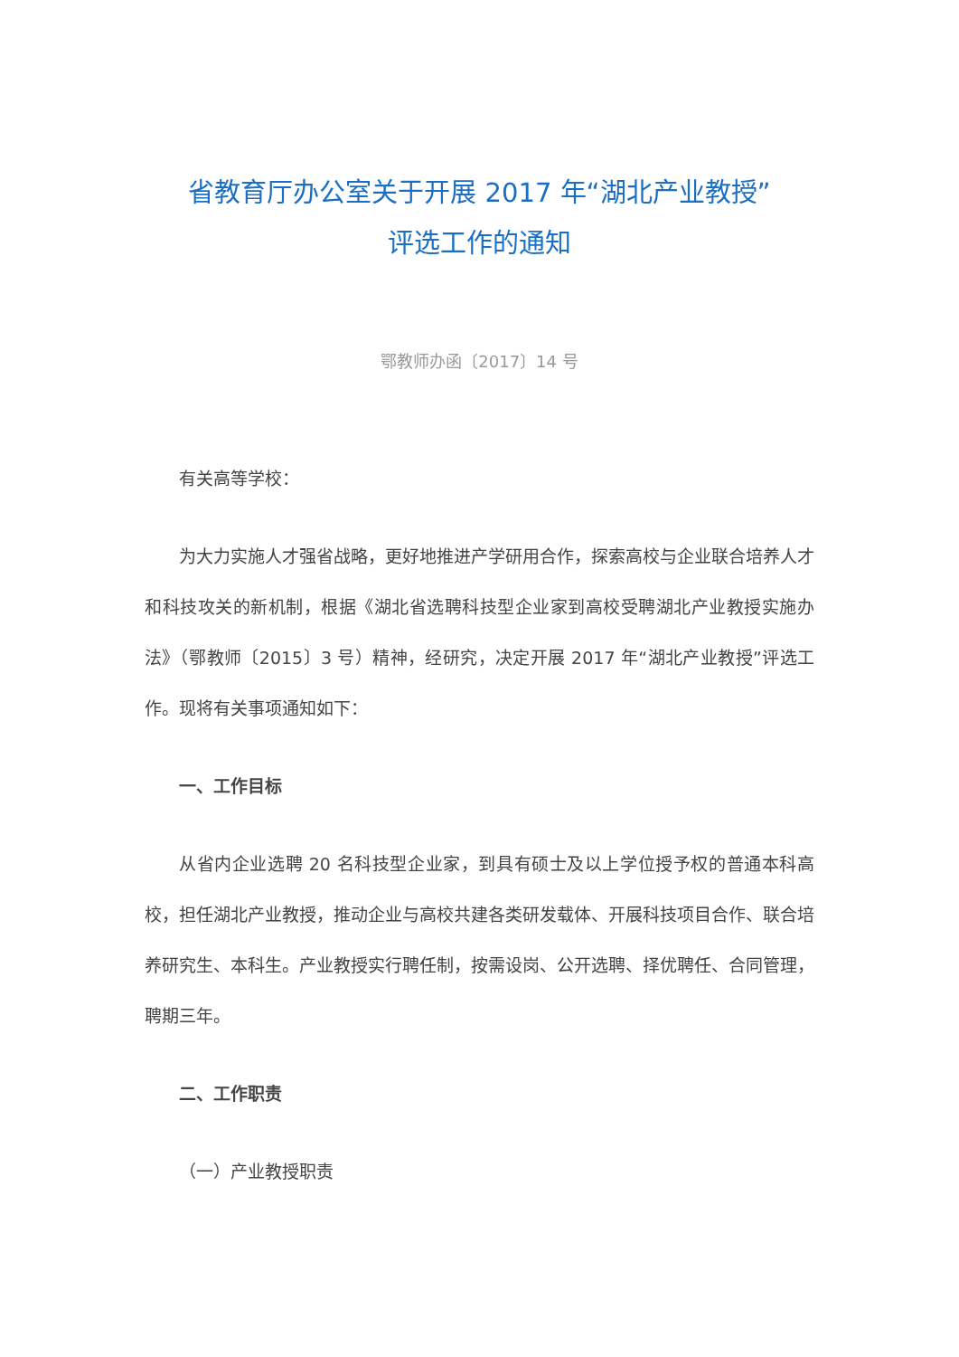省教育厅办公室关于开展 2017 年“湖北产业教授”
评选工作的通知
鄂教师办函〔2017〕14 号
有关高等学校：
为大力实施人才强省战略，更好地推进产学研用合作，探索高校与企业联合培养人才和科技攻关的新机制，根据《湖北省选聘科技型企业家到高校受聘湖北产业教授实施办法》（鄂教师〔2015〕3 号）精神，经研究，决定开展 2017 年“湖北产业教授”评选工作。现将有关事项通知如下：
一、工作目标
从省内企业选聘 20 名科技型企业家，到具有硕士及以上学位授予权的普通本科高校，担任湖北产业教授，推动企业与高校共建各类研发载体、开展科技项目合作、联合培养研究生、本科生。产业教授实行聘任制，按需设岗、公开选聘、择优聘任、合同管理，聘期三年。
二、工作职责
（一）产业教授职责